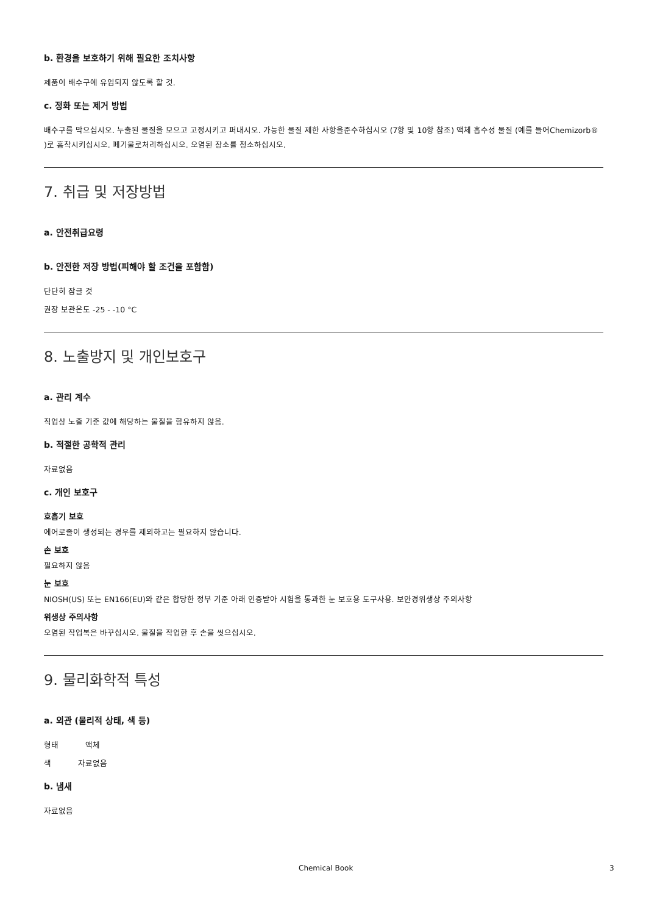b. 환경을 보호하기 위해 필요한 조치사항
제품이 배수구에 유입되지 않도록 할 것.
c. 정화 또는 제거 방법
배수구를 막으십시오. 누출된 물질을 모으고 고정시키고 퍼내시오. 가능한 물질 제한 사항을준수하십시오 (7항 및 10항 참조) 액체 흡수성 물질 (예를 들어Chemizorb® )로 흡착시키십시오. 폐기물로처리하십시오. 오염된 장소를 청소하십시오.
7. 취급 및 저장방법
a. 안전취급요령
b. 안전한 저장 방법(피해야 할 조건을 포함함)
단단히 잠글 것
권장 보관온도 -25 - -10 °C
8. 노출방지 및 개인보호구
a. 관리 계수
직업상 노출 기준 값에 해당하는 물질을 함유하지 않음.
b. 적절한 공학적 관리
자료없음
c. 개인 보호구
호흡기 보호
에어로졸이 생성되는 경우를 제외하고는 필요하지 않습니다.
손 보호
필요하지 않음
눈 보호
NIOSH(US) 또는 EN166(EU)와 같은 합당한 정부 기준 아래 인증받아 시험을 통과한 눈 보호용 도구사용. 보안경위생상 주의사항
위생상 주의사항
오염된 작업복은 바꾸십시오. 물질을 작업한 후 손을 씻으십시오.
9. 물리화학적 특성
a. 외관 (물리적 상태, 색 등)
형태 액체
색 자료없음
b. 냄새
자료없음
Chemical Book 3